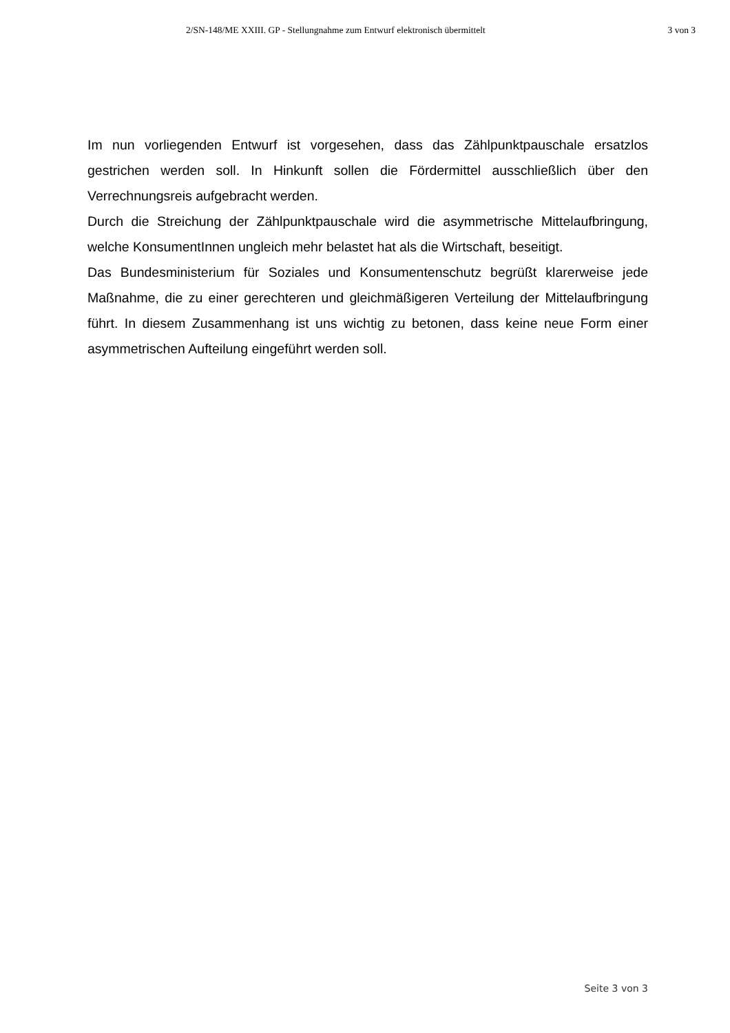2/SN-148/ME XXIII. GP - Stellungnahme zum Entwurf elektronisch übermittelt 3 von 3
Im nun vorliegenden Entwurf ist vorgesehen, dass das Zählpunktpauschale ersatzlos gestrichen werden soll. In Hinkunft sollen die Fördermittel ausschließlich über den Verrechnungsreis aufgebracht werden.
Durch die Streichung der Zählpunktpauschale wird die asymmetrische Mittelaufbringung, welche KonsumentInnen ungleich mehr belastet hat als die Wirtschaft, beseitigt.
Das Bundesministerium für Soziales und Konsumentenschutz begrüßt klarerweise jede Maßnahme, die zu einer gerechteren und gleichmäßigeren Verteilung der Mittelaufbringung führt. In diesem Zusammenhang ist uns wichtig zu betonen, dass keine neue Form einer asymmetrischen Aufteilung eingeführt werden soll.
Seite 3 von 3